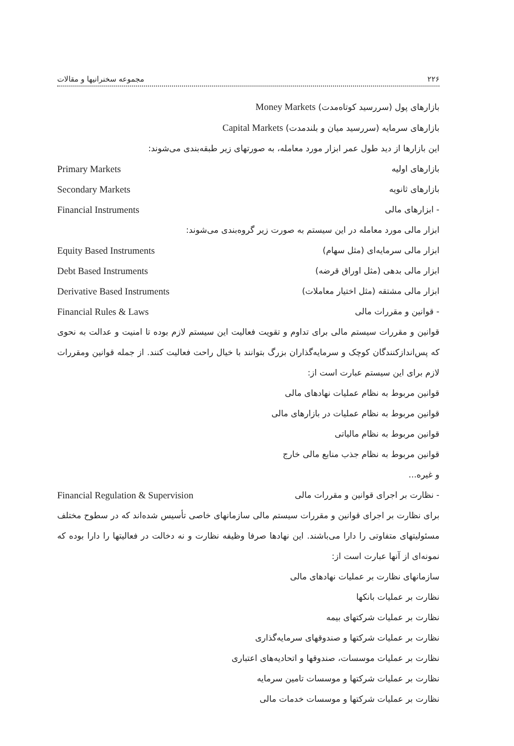۲۲۶ مجموعه سخنرانیها و مقالات
بازارهای پول (سررسید کوتاه‌مدت) Money Markets
بازارهای سرمایه (سررسید میان و بلندمدت) Capital Markets
این بازارها از دید طول عمر ابزار مورد معامله، به صورتهای زیر طبقه‌بندی می‌شوند:
بازارهای اولیه Primary Markets
بازارهای ثانویه Secondary Markets
- ابزارهای مالی Financial Instruments
ابزار مالی مورد معامله در این سیستم به صورت زیر گروه‌بندی می‌شوند:
ابزار مالی سرمایه‌ای (مثل سهام) Equity Based Instruments
ابزار مالی بدهی (مثل اوراق قرضه) Debt Based Instruments
ابزار مالی مشتقه (مثل اختیار معاملات) Derivative Based Instruments
- قوانین و مقررات مالی Financial Rules & Laws
قوانین و مقررات سیستم مالی برای تداوم و تقویت فعالیت این سیستم لازم بوده تا امنیت و عدالت به نحوی که پس‌اندازکنندگان کوچک و سرمایه‌گذاران بزرگ بتوانند با خیال راحت فعالیت کنند. از جمله قوانین ومقررات لازم برای این سیستم عبارت است از:
قوانین مربوط به نظام عملیات نهادهای مالی
قوانین مربوط به نظام عملیات در بازارهای مالی
قوانین مربوط به نظام مالیاتی
قوانین مربوط به نظام جذب منابع مالی خارج
و غیره...
- نظارت بر اجرای قوانین و مقررات مالی Financial Regulation & Supervision
برای نظارت بر اجرای قوانین و مقررات سیستم مالی سازمانهای خاصی تأسیس شده‌اند که در سطوح مختلف مسئولیتهای متفاوتی را دارا می‌باشند. این نهادها صرفا وظیفه نظارت و نه دخالت در فعالیتها را دارا بوده که نمونه‌ای از آنها عبارت است از:
سازمانهای نظارت بر عملیات نهادهای مالی
نظارت بر عملیات بانکها
نظارت بر عملیات شرکتهای بیمه
نظارت بر عملیات شرکتها و صندوقهای سرمایه‌گذاری
نظارت بر عملیات موسسات، صندوقها و اتحادیه‌های اعتباری
نظارت بر عملیات شرکتها و موسسات تامین سرمایه
نظارت بر عملیات شرکتها و موسسات خدمات مالی